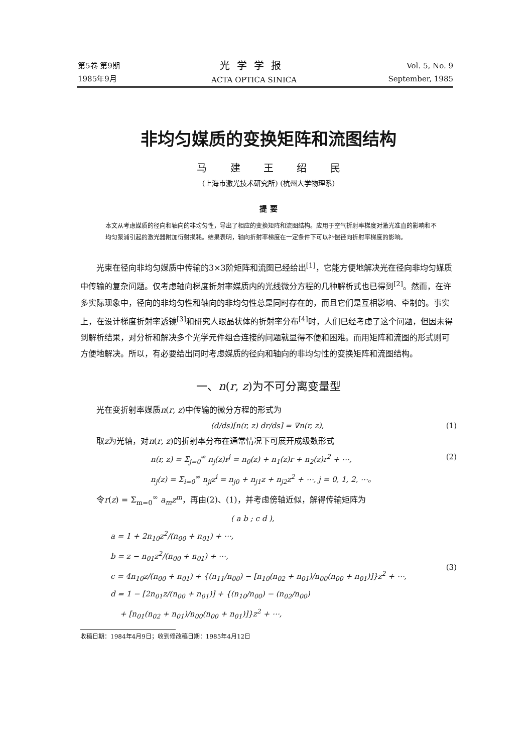第5卷 第9期
1985年9月
光学学报
ACTA OPTICA SINICA
Vol. 5, No. 9
September, 1985
非均匀媒质的变换矩阵和流图结构
马 建 王 绍 民
(上海市激光技术研究所) (杭州大学物理系)
提 要
本文从考虑媒质的径向和轴向的非均匀性，导出了相应的变换矩阵和流图结构。应用于空气折射率梯度对激光准直的影响和不均匀泵浦引起的激光器附加衍射损耗。结果表明，轴向折射率梯度在一定条件下可以补偿径向折射率梯度的影响。
光束在径向非均匀媒质中传输的3×3阶矩阵和流图已经给出<sup>[1]</sup>，它能方便地解决光在径向非均匀媒质中传输的复杂问题。仅考虑轴向梯度折射率媒质内的光线微分方程的几种解析式也已得到<sup>[2]</sup>。然而，在许多实际现象中，径向的非均匀性和轴向的非均匀性总是同时存在的，而且它们是互相影响、牵制的。事实上，在设计梯度折射率透镜<sup>[3]</sup>和研究人眼晶状体的折射率分布<sup>[4]</sup>时，人们已经考虑了这个问题，但因未得到解析结果，对分析和解决多个光学元件组合连接的问题就显得不便和困难。而用矩阵和流图的形式则可方便地解决。所以，有必要给出同时考虑媒质的径向和轴向的非均匀性的变换矩阵和流图结构。
一、n(r, z)为不可分离变量型
光在变折射率媒质n(r, z)中传输的微分方程的形式为
(d/ds)[n(r, z) dr/ds] = ∇n(r, z), (1)
取z为光轴，对n(r, z)的折射率分布在通常情况下可展开成级数形式
n(r, z) = Σ<sub>j=0</sub><sup>∞</sup> n<sub>j</sub>(z)r<sup>j</sup> = n<sub>0</sub>(z) + n<sub>1</sub>(z)r + n<sub>2</sub>(z)r<sup>2</sup> + ⋯,
n<sub>j</sub>(z) = Σ<sub>i=0</sub><sup>∞</sup> n<sub>ji</sub>z<sup>i</sup> = n<sub>j0</sub> + n<sub>j1</sub>z + n<sub>j2</sub>z<sup>2</sup> + ⋯, j = 0, 1, 2, ⋯。 (2)
令r(z) = Σ<sub>m=0</sub><sup>∞</sup> a<sub>m</sub>z<sup>m</sup>，再由(2)、(1)，并考虑傍轴近似，解得传输矩阵为
( a b ; c d ),
a = 1 + 2n<sub>10</sub>z<sup>2</sup>/(n<sub>00</sub> + n<sub>01</sub>) + ⋯,
b = z − n<sub>01</sub>z<sup>2</sup>/(n<sub>00</sub> + n<sub>01</sub>) + ⋯,
c = 4n<sub>10</sub>z/(n<sub>00</sub> + n<sub>01</sub>) + {(n<sub>11</sub>/n<sub>00</sub>) − [n<sub>10</sub>(n<sub>02</sub> + n<sub>01</sub>)/n<sub>00</sub>(n<sub>00</sub> + n<sub>01</sub>)]}z<sup>2</sup> + ⋯,
d = 1 − [2n<sub>01</sub>z/(n<sub>00</sub> + n<sub>01</sub>)] + {(n<sub>10</sub>/n<sub>00</sub>) − (n<sub>02</sub>/n<sub>00</sub>)
+ [n<sub>01</sub>(n<sub>02</sub> + n<sub>01</sub>)/n<sub>00</sub>(n<sub>00</sub> + n<sub>01</sub>)]}z<sup>2</sup> + ⋯, (3)
收稿日期：1984年4月9日；收到修改稿日期：1985年4月12日